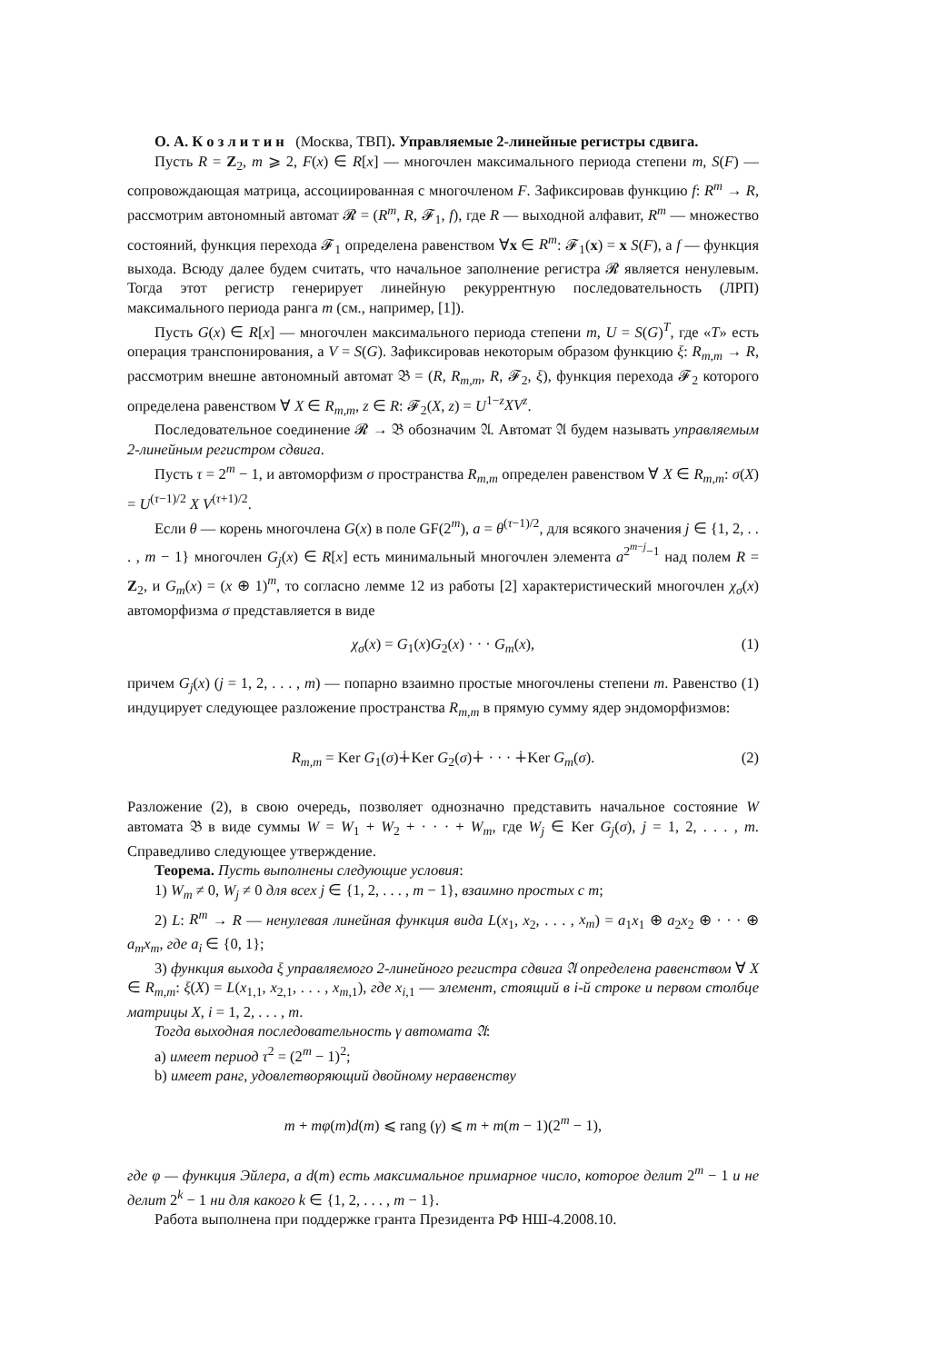О. А. К о з л и т и н (Москва, ТВП). Управляемые 2-линейные регистры сдвига.
Пусть R = Z<sub>2</sub>, m ⩾ 2, F(x) ∈ R[x] — многочлен максимального периода степени m, S(F) — сопровождающая матрица, ассоциированная с многочленом F. Зафиксировав функцию f: R<sup>m</sup> → R, рассмотрим автономный автомат 𝓡 = (R<sup>m</sup>, R, 𝓕<sub>1</sub>, f), где R — выходной алфавит, R<sup>m</sup> — множество состояний, функция перехода 𝓕<sub>1</sub> определена равенством ∀x ∈ R<sup>m</sup>: 𝓕<sub>1</sub>(x) = x S(F), а f — функция выхода. Всюду далее будем считать, что начальное заполнение регистра 𝓡 является ненулевым. Тогда этот регистр генерирует линейную рекуррентную последовательность (ЛРП) максимального периода ранга m (см., например, [1]).
Пусть G(x) ∈ R[x] — многочлен максимального периода степени m, U = S(G)<sup>T</sup>, где «T» есть операция транспонирования, а V = S(G). Зафиксировав некоторым образом функцию ξ: R<sub>m,m</sub> → R, рассмотрим внешне автономный автомат 𝔅 = (R, R<sub>m,m</sub>, R, 𝓕<sub>2</sub>, ξ), функция перехода 𝓕<sub>2</sub> которого определена равенством ∀ X ∈ R<sub>m,m</sub>, z ∈ R: 𝓕<sub>2</sub>(X, z) = U<sup>1−z</sup>XV<sup>z</sup>.
Последовательное соединение 𝓡 → 𝔅 обозначим 𝔄. Автомат 𝔄 будем называть управляемым 2-линейным регистром сдвига.
Пусть τ = 2<sup>m</sup> − 1, и автоморфизм σ пространства R<sub>m,m</sub> определен равенством ∀ X ∈ R<sub>m,m</sub>: σ(X) = U<sup>(τ−1)/2</sup> X V<sup>(τ+1)/2</sup>.
Если θ — корень многочлена G(x) в поле GF(2<sup>m</sup>), a = θ<sup>(τ−1)/2</sup>, для всякого значения j ∈ {1, 2, . . . , m − 1} многочлен G<sub>j</sub>(x) ∈ R[x] есть минимальный многочлен элемента a<sup>2<sup>m−j</sup>−1</sup> над полем R = Z<sub>2</sub>, и G<sub>m</sub>(x) = (x ⊕ 1)<sup>m</sup>, то согласно лемме 12 из работы [2] характеристический многочлен χ<sub>σ</sub>(x) автоморфизма σ представляется в виде
χ<sub>σ</sub>(x) = G<sub>1</sub>(x)G<sub>2</sub>(x) · · · G<sub>m</sub>(x), (1)
причем G<sub>j</sub>(x) (j = 1, 2, . . . , m) — попарно взаимно простые многочлены степени m. Равенство (1) индуцирует следующее разложение пространства R<sub>m,m</sub> в прямую сумму ядер эндоморфизмов:
R<sub>m,m</sub> = Ker G<sub>1</sub>(σ)∔Ker G<sub>2</sub>(σ)∔ · · · ∔Ker G<sub>m</sub>(σ). (2)
Разложение (2), в свою очередь, позволяет однозначно представить начальное состояние W автомата 𝔅 в виде суммы W = W<sub>1</sub> + W<sub>2</sub> + · · · + W<sub>m</sub>, где W<sub>j</sub> ∈ Ker G<sub>j</sub>(σ), j = 1, 2, . . . , m. Справедливо следующее утверждение.
Теорема. Пусть выполнены следующие условия:
1) W<sub>m</sub> ≠ 0, W<sub>j</sub> ≠ 0 для всех j ∈ {1, 2, . . . , m − 1}, взаимно простых с m;
2) L: R<sup>m</sup> → R — ненулевая линейная функция вида L(x<sub>1</sub>, x<sub>2</sub>, . . . , x<sub>m</sub>) = a<sub>1</sub>x<sub>1</sub> ⊕ a<sub>2</sub>x<sub>2</sub> ⊕ · · · ⊕ a<sub>m</sub>x<sub>m</sub>, где a<sub>i</sub> ∈ {0, 1};
3) функция выхода ξ управляемого 2-линейного регистра сдвига 𝔄 определена равенством ∀ X ∈ R<sub>m,m</sub>: ξ(X) = L(x<sub>1,1</sub>, x<sub>2,1</sub>, . . . , x<sub>m,1</sub>), где x<sub>i,1</sub> — элемент, стоящий в i-й строке и первом столбце матрицы X, i = 1, 2, . . . , m.
Тогда выходная последовательность γ автомата 𝔄:
a) имеет период τ<sup>2</sup> = (2<sup>m</sup> − 1)<sup>2</sup>;
b) имеет ранг, удовлетворяющий двойному неравенству
m + mφ(m)d(m) ⩽ rang (γ) ⩽ m + m(m − 1)(2<sup>m</sup> − 1),
где φ — функция Эйлера, а d(m) есть максимальное примарное число, которое делит 2<sup>m</sup> − 1 и не делит 2<sup>k</sup> − 1 ни для какого k ∈ {1, 2, . . . , m − 1}.
Работа выполнена при поддержке гранта Президента РФ НШ-4.2008.10.